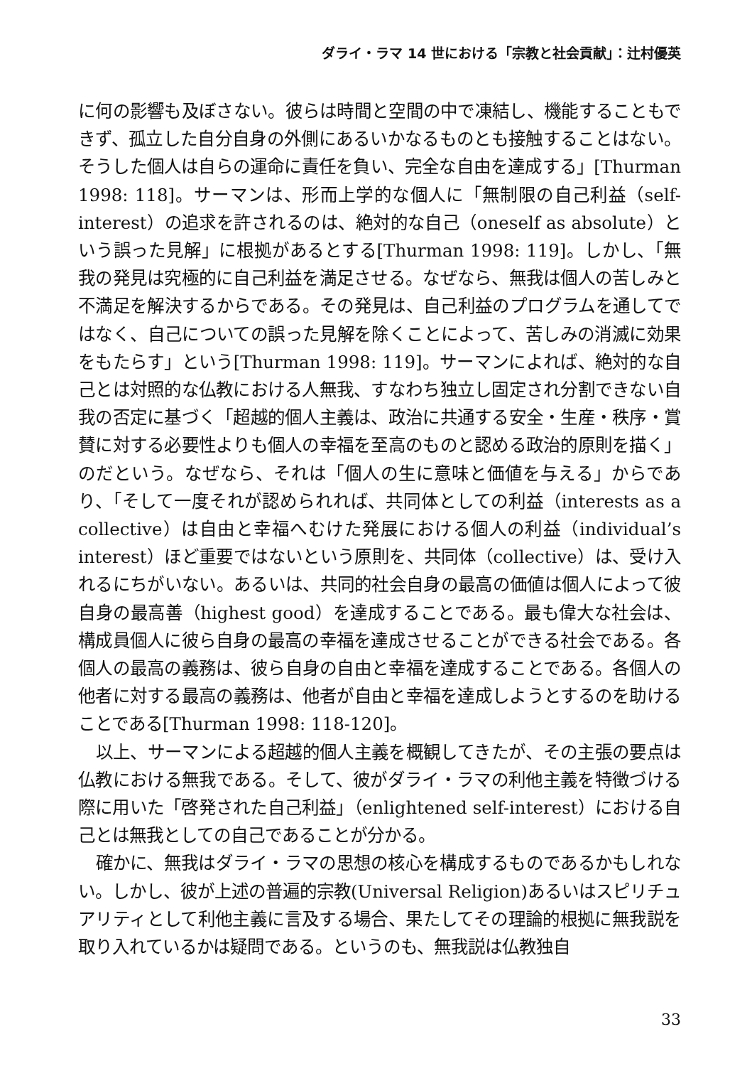ダライ・ラマ 14 世における「宗教と社会貢献」：辻村優英
に何の影響も及ぼさない。彼らは時間と空間の中で凍結し、機能することもできず、孤立した自分自身の外側にあるいかなるものとも接触することはない。そうした個人は自らの運命に責任を負い、完全な自由を達成する」[Thurman 1998: 118]。サーマンは、形而上学的な個人に「無制限の自己利益（self-interest）の追求を許されるのは、絶対的な自己（oneself as absolute）という誤った見解」に根拠があるとする[Thurman 1998: 119]。しかし、「無我の発見は究極的に自己利益を満足させる。なぜなら、無我は個人の苦しみと不満足を解決するからである。その発見は、自己利益のプログラムを通してではなく、自己についての誤った見解を除くことによって、苦しみの消滅に効果をもたらす」という[Thurman 1998: 119]。サーマンによれば、絶対的な自己とは対照的な仏教における人無我、すなわち独立し固定され分割できない自我の否定に基づく「超越的個人主義は、政治に共通する安全・生産・秩序・賞賛に対する必要性よりも個人の幸福を至高のものと認める政治的原則を描く」のだという。なぜなら、それは「個人の生に意味と価値を与える」からであり、「そして一度それが認められれば、共同体としての利益（interests as a collective）は自由と幸福へむけた発展における個人の利益（individual’s interest）ほど重要ではないという原則を、共同体（collective）は、受け入れるにちがいない。あるいは、共同的社会自身の最高の価値は個人によって彼自身の最高善（highest good）を達成することである。最も偉大な社会は、構成員個人に彼ら自身の最高の幸福を達成させることができる社会である。各個人の最高の義務は、彼ら自身の自由と幸福を達成することである。各個人の他者に対する最高の義務は、他者が自由と幸福を達成しようとするのを助けることである[Thurman 1998: 118-120]。
以上、サーマンによる超越的個人主義を概観してきたが、その主張の要点は仏教における無我である。そして、彼がダライ・ラマの利他主義を特徴づける際に用いた「啓発された自己利益」（enlightened self-interest）における自己とは無我としての自己であることが分かる。
確かに、無我はダライ・ラマの思想の核心を構成するものであるかもしれない。しかし、彼が上述の普遍的宗教(Universal Religion)あるいはスピリチュアリティとして利他主義に言及する場合、果たしてその理論的根拠に無我説を取り入れているかは疑問である。というのも、無我説は仏教独自
33